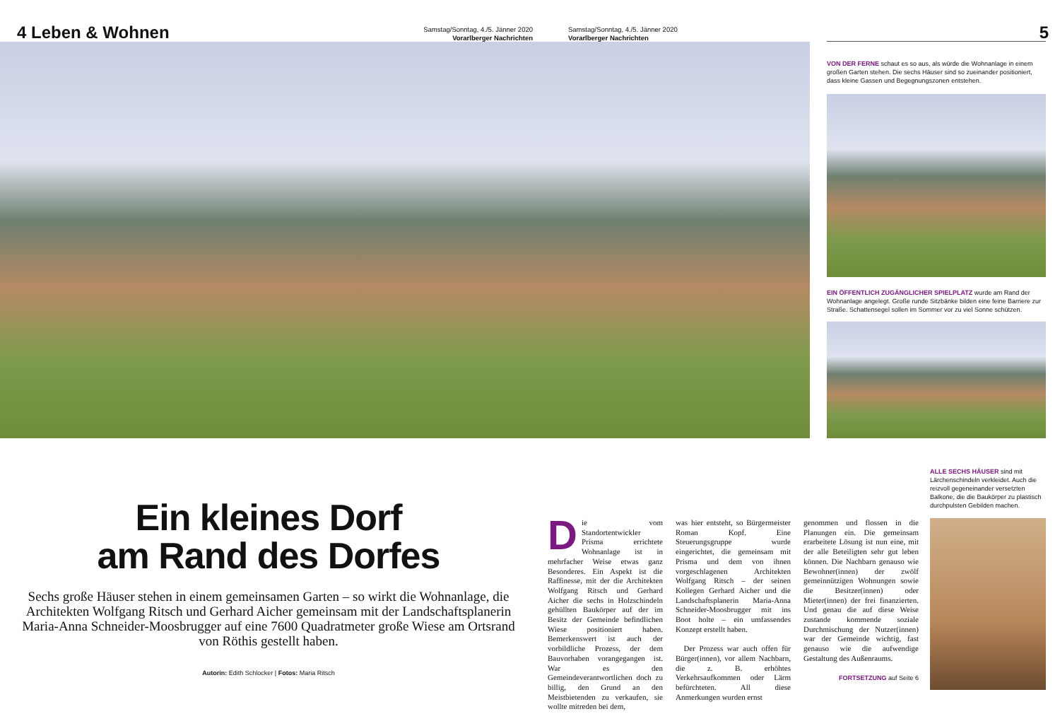4 Leben & Wohnen
Samstag/Sonntag, 4./5. Jänner 2020
Vorarlberger Nachrichten
Samstag/Sonntag, 4./5. Jänner 2020
Vorarlberger Nachrichten
5
VON DER FERNE schaut es so aus, als würde die Wohnanlage in einem großen Garten stehen. Die sechs Häuser sind so zueinander positioniert, dass kleine Gassen und Begegnungszonen entstehen.
EIN ÖFFENTLICH ZUGÄNGLICHER SPIELPLATZ wurde am Rand der Wohnanlage angelegt. Große runde Sitzbänke bilden eine feine Barriere zur Straße. Schattensegel sollen im Sommer vor zu viel Sonne schützen.
ALLE SECHS HÄUSER sind mit Lärchenschindeln verkleidet. Auch die reizvoll gegeneinander versetzten Balkone, die die Baukörper zu plastisch durchpulsten Gebilden machen.
Ein kleines Dorf
am Rand des Dorfes
Sechs große Häuser stehen in einem gemeinsamen Garten – so wirkt die Wohnanlage, die Architekten Wolfgang Ritsch und Gerhard Aicher gemeinsam mit der Landschaftsplanerin Maria-Anna Schneider-Moosbrugger auf eine 7600 Quadratmeter große Wiese am Ortsrand von Röthis gestellt haben.
Autorin: Edith Schlocker | Fotos: Maria Ritsch
Die vom Standortentwickler Prisma errichtete Wohnanlage ist in mehrfacher Weise etwas ganz Besonderes. Ein Aspekt ist die Raffinesse, mit der die Architekten Wolfgang Ritsch und Gerhard Aicher die sechs in Holzschindeln gehüllten Baukörper auf der im Besitz der Gemeinde befindlichen Wiese positioniert haben. Bemerkenswert ist auch der vorbildliche Prozess, der dem Bauvorhaben vorangegangen ist. War es den Gemeindeverantwortlichen doch zu billig, den Grund an den Meistbietenden zu verkaufen, sie wollte mitreden bei dem,
was hier entsteht, so Bürgermeister Roman Kopf. Eine Steuerungsgruppe wurde eingerichtet, die gemeinsam mit Prisma und dem von ihnen vorgeschlagenen Architekten Wolfgang Ritsch – der seinen Kollegen Gerhard Aicher und die Landschaftsplanerin Maria-Anna Schneider-Moosbrugger mit ins Boot holte – ein umfassendes Konzept erstellt haben.
Der Prozess war auch offen für Bürger(innen), vor allem Nachbarn, die z. B. erhöhtes Verkehrsaufkommen oder Lärm befürchteten. All diese Anmerkungen wurden ernst
genommen und flossen in die Planungen ein. Die gemeinsam erarbeitete Lösung ist nun eine, mit der alle Beteiligten sehr gut leben können. Die Nachbarn genauso wie Bewohner(innen) der zwölf gemeinnützigen Wohnungen sowie die Besitzer(innen) oder Mieter(innen) der frei finanzierten. Und genau die auf diese Weise zustande kommende soziale Durchmischung der Nutzer(innen) war der Gemeinde wichtig, fast genauso wie die aufwendige Gestaltung des Außenraums.
FORTSETZUNG auf Seite 6